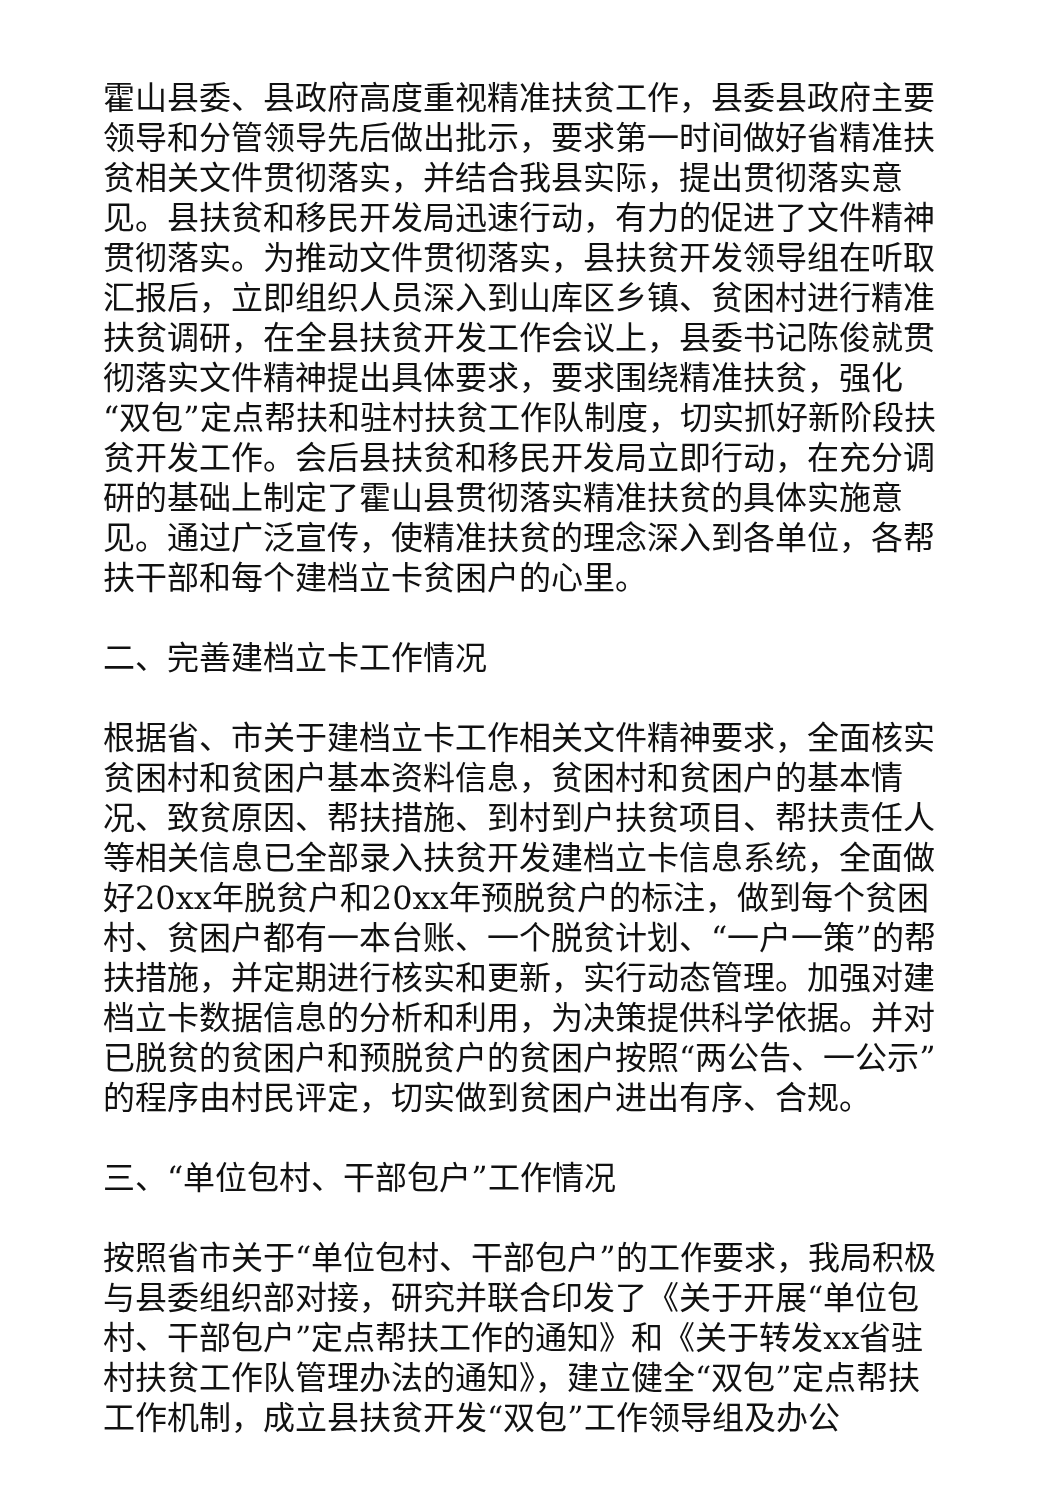霍山县委、县政府高度重视精准扶贫工作，县委县政府主要领导和分管领导先后做出批示，要求第一时间做好省精准扶贫相关文件贯彻落实，并结合我县实际，提出贯彻落实意见。县扶贫和移民开发局迅速行动，有力的促进了文件精神贯彻落实。为推动文件贯彻落实，县扶贫开发领导组在听取汇报后，立即组织人员深入到山库区乡镇、贫困村进行精准扶贫调研，在全县扶贫开发工作会议上，县委书记陈俊就贯彻落实文件精神提出具体要求，要求围绕精准扶贫，强化“双包”定点帮扶和驻村扶贫工作队制度，切实抓好新阶段扶贫开发工作。会后县扶贫和移民开发局立即行动，在充分调研的基础上制定了霍山县贯彻落实精准扶贫的具体实施意见。通过广泛宣传，使精准扶贫的理念深入到各单位，各帮扶干部和每个建档立卡贫困户的心里。
二、完善建档立卡工作情况
根据省、市关于建档立卡工作相关文件精神要求，全面核实贫困村和贫困户基本资料信息，贫困村和贫困户的基本情况、致贫原因、帮扶措施、到村到户扶贫项目、帮扶责任人等相关信息已全部录入扶贫开发建档立卡信息系统，全面做好20xx年脱贫户和20xx年预脱贫户的标注，做到每个贫困村、贫困户都有一本台账、一个脱贫计划、“一户一策”的帮扶措施，并定期进行核实和更新，实行动态管理。加强对建档立卡数据信息的分析和利用，为决策提供科学依据。并对已脱贫的贫困户和预脱贫户的贫困户按照“两公告、一公示”的程序由村民评定，切实做到贫困户进出有序、合规。
三、“单位包村、干部包户”工作情况
按照省市关于“单位包村、干部包户”的工作要求，我局积极与县委组织部对接，研究并联合印发了《关于开展“单位包村、干部包户”定点帮扶工作的通知》和《关于转发xx省驻村扶贫工作队管理办法的通知》，建立健全“双包”定点帮扶工作机制，成立县扶贫开发“双包”工作领导组及办公